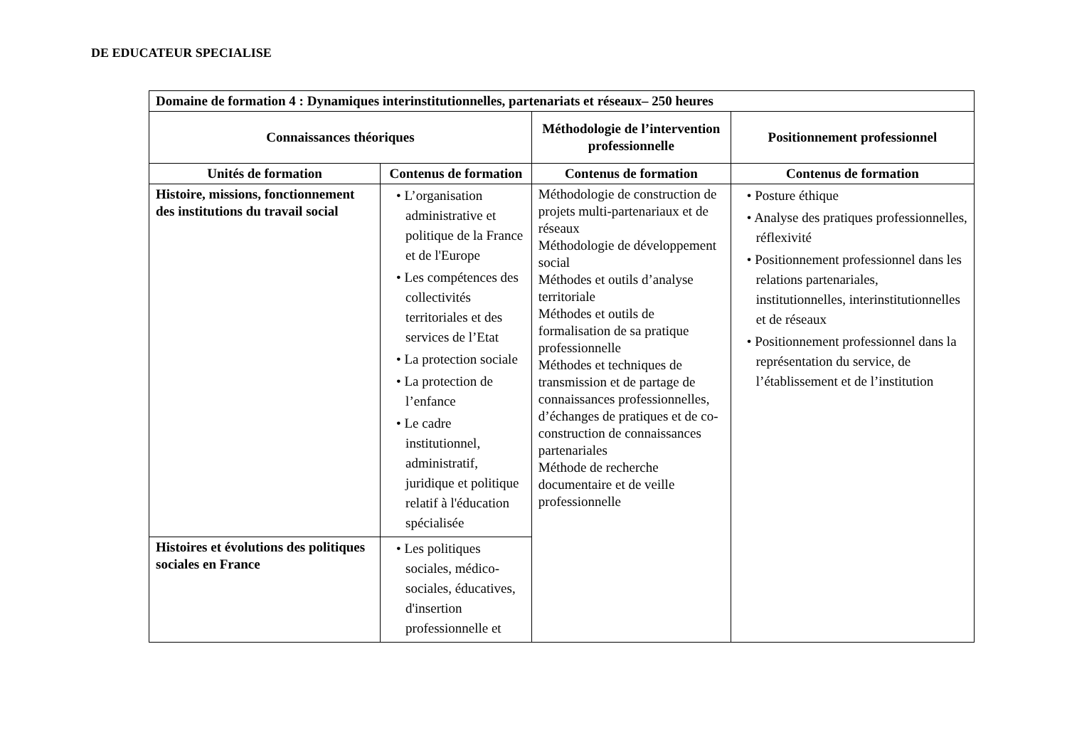DE EDUCATEUR SPECIALISE
| Domaine de formation 4 : Dynamiques interinstitutionnelles, partenariats et réseaux– 250 heures | | | |
| --- | --- | --- | --- |
| Connaissances théoriques | | Méthodologie de l’intervention professionnelle | Positionnement professionnel |
| Unités de formation | Contenus de formation | Contenus de formation | Contenus de formation |
| Histoire, missions, fonctionnement des institutions du travail social | • L’organisation administrative et politique de la France et de l'Europe • Les compétences des collectivités territoriales et des services de l’Etat • La protection sociale • La protection de l’enfance • Le cadre institutionnel, administratif, juridique et politique relatif à l'éducation spécialisée | Méthodologie de construction de projets multi-partenariaux et de réseaux Méthodologie de développement social Méthodes et outils d’analyse territoriale Méthodes et outils de formalisation de sa pratique professionnelle Méthodes et techniques de transmission et de partage de connaissances professionnelles, d’échanges de pratiques et de co-construction de connaissances partenariales Méthode de recherche documentaire et de veille professionnelle | • Posture éthique • Analyse des pratiques professionnelles, réflexivité • Positionnement professionnel dans les relations partenariales, institutionnelles, interinstitutionnelles et de réseaux • Positionnement professionnel dans la représentation du service, de l’établissement et de l’institution |
| Histoires et évolutions des politiques sociales en France | • Les politiques sociales, médico-sociales, éducatives, d'insertion professionnelle et | | |